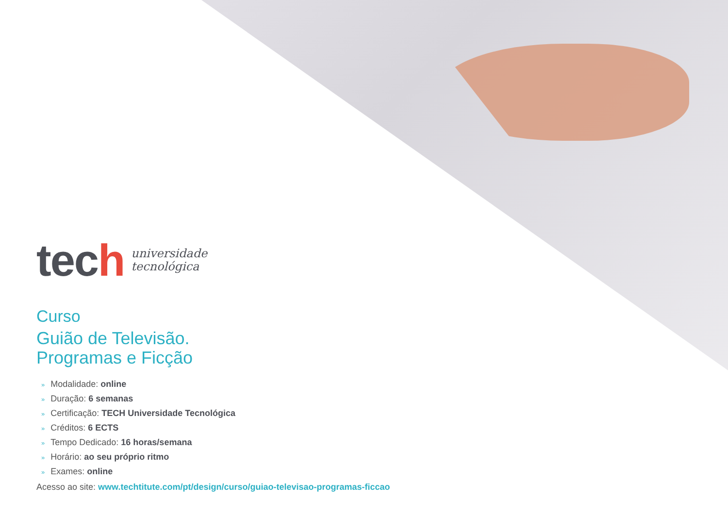tech
universidade
tecnológica
Curso
Guião de Televisão.
Programas e Ficção
» Modalidade: online
» Duração: 6 semanas
» Certificação: TECH Universidade Tecnológica
» Créditos: 6 ECTS
» Tempo Dedicado: 16 horas/semana
» Horário: ao seu próprio ritmo
» Exames: online
Acesso ao site: www.techtitute.com/pt/design/curso/guiao-televisao-programas-ficcao